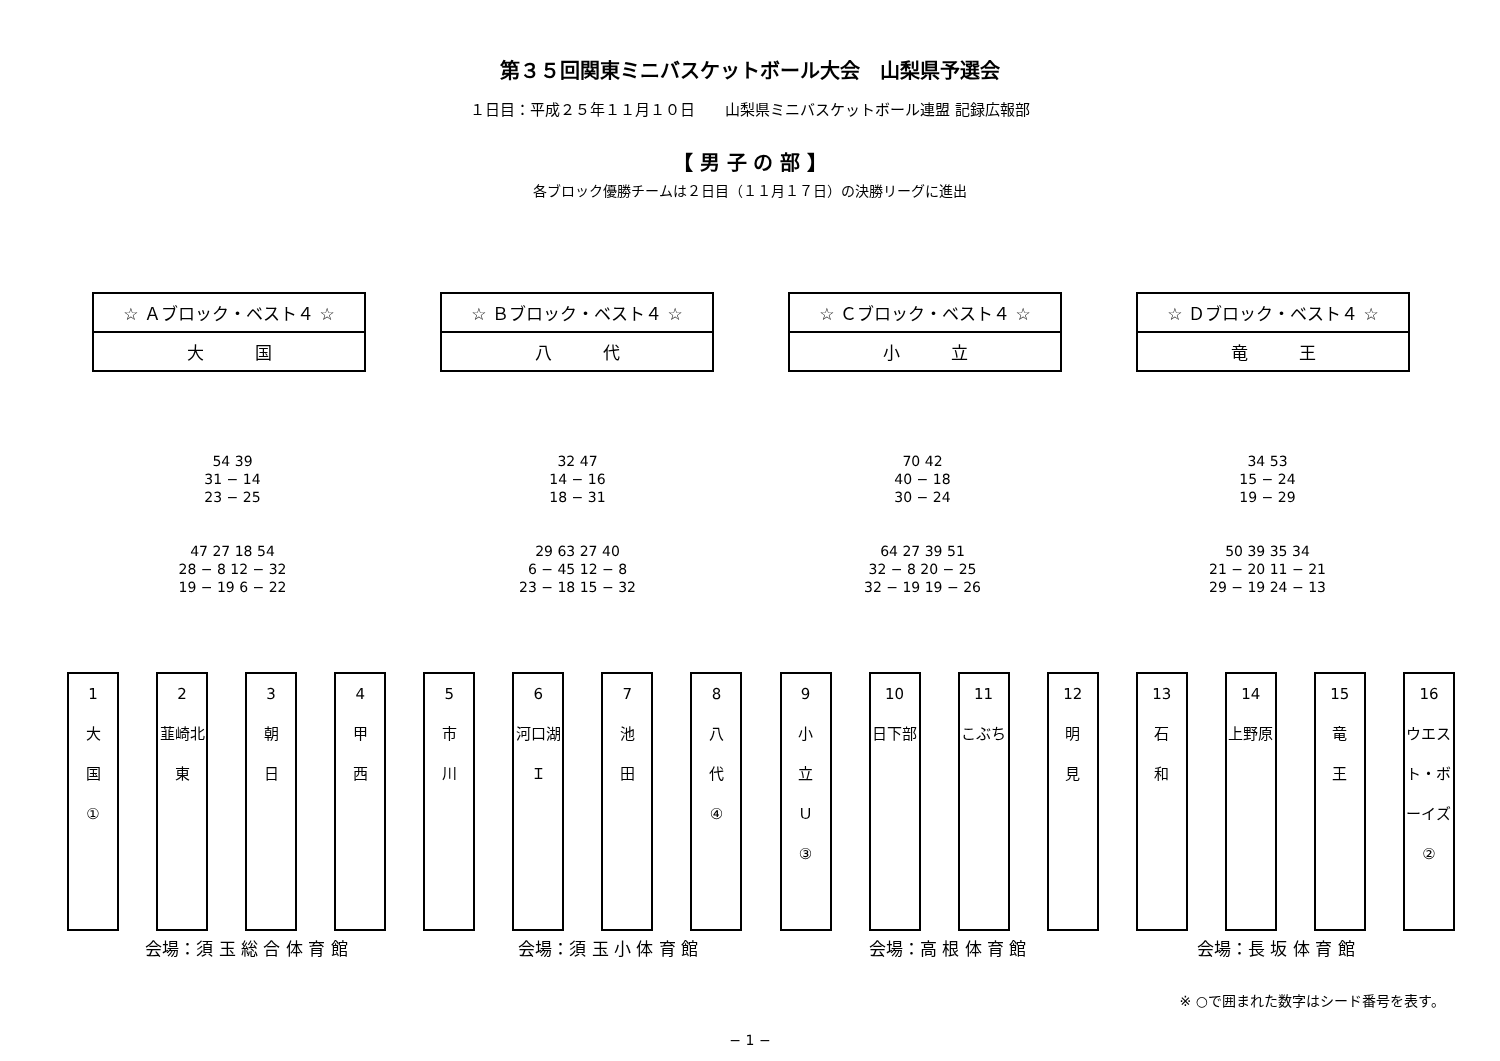第３５回関東ミニバスケットボール大会　山梨県予選会
１日目：平成２５年１１月１０日　　山梨県ミニバスケットボール連盟 記録広報部
【 男 子 の 部 】
各ブロック優勝チームは２日目（１１月１７日）の決勝リーグに進出
☆ Ａブロック・ベスト４ ☆
大　　　国
☆ Ｂブロック・ベスト４ ☆
八　　　代
☆ Ｃブロック・ベスト４ ☆
小　　　立
☆ Ｄブロック・ベスト４ ☆
竜　　　王
54 39
31 − 14
23 − 25
47 27 18 54
28 − 8 12 − 32
19 − 19 6 − 22
32 47
14 − 16
18 − 31
29 63 27 40
6 − 45 12 − 8
23 − 18 15 − 32
70 42
40 − 18
30 − 24
64 27 39 51
32 − 8 20 − 25
32 − 19 19 − 26
34 53
15 − 24
19 − 29
50 39 35 34
21 − 20 11 − 21
29 − 19 24 − 13
1
大
国
①
2
韮崎北東
3
朝
日
4
甲
西
5
市
川
6
河口湖Ｉ
7
池
田
8
八
代
④
9
小
立
Ｕ
③
10
日下部
11
こぶち
12
明
見
13
石
和
14
上野原
15
竜
王
16
ウエスト・ボーイズ ②
会場：須 玉 総 合 体 育 館 会場：須 玉 小 体 育 館 会場：高 根 体 育 館 会場：長 坂 体 育 館
※ ○で囲まれた数字はシード番号を表す。
− 1 −